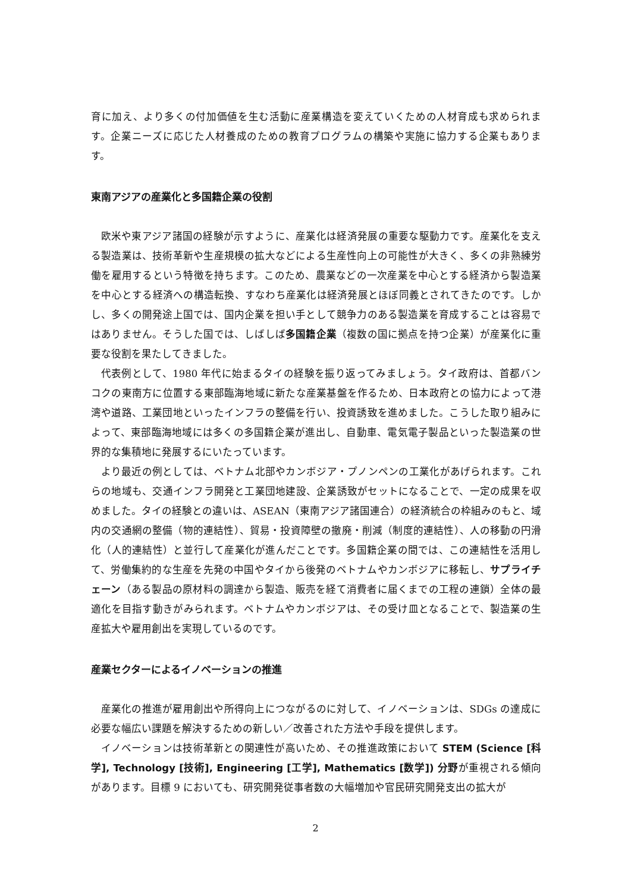育に加え、より多くの付加価値を生む活動に産業構造を変えていくための人材育成も求められます。企業ニーズに応じた人材養成のための教育プログラムの構築や実施に協力する企業もあります。
東南アジアの産業化と多国籍企業の役割
欧米や東アジア諸国の経験が示すように、産業化は経済発展の重要な駆動力です。産業化を支える製造業は、技術革新や生産規模の拡大などによる生産性向上の可能性が大きく、多くの非熟練労働を雇用するという特徴を持ちます。このため、農業などの一次産業を中心とする経済から製造業を中心とする経済への構造転換、すなわち産業化は経済発展とほぼ同義とされてきたのです。しかし、多くの開発途上国では、国内企業を担い手として競争力のある製造業を育成することは容易ではありません。そうした国では、しばしば多国籍企業（複数の国に拠点を持つ企業）が産業化に重要な役割を果たしてきました。
代表例として、1980 年代に始まるタイの経験を振り返ってみましょう。タイ政府は、首都バンコクの東南方に位置する東部臨海地域に新たな産業基盤を作るため、日本政府との協力によって港湾や道路、工業団地といったインフラの整備を行い、投資誘致を進めました。こうした取り組みによって、東部臨海地域には多くの多国籍企業が進出し、自動車、電気電子製品といった製造業の世界的な集積地に発展するにいたっています。
より最近の例としては、ベトナム北部やカンボジア・プノンペンの工業化があげられます。これらの地域も、交通インフラ開発と工業団地建設、企業誘致がセットになることで、一定の成果を収めました。タイの経験との違いは、ASEAN（東南アジア諸国連合）の経済統合の枠組みのもと、域内の交通網の整備（物的連結性）、貿易・投資障壁の撤廃・削減（制度的連結性）、人の移動の円滑化（人的連結性）と並行して産業化が進んだことです。多国籍企業の間では、この連結性を活用して、労働集約的な生産を先発の中国やタイから後発のベトナムやカンボジアに移転し、サプライチェーン（ある製品の原材料の調達から製造、販売を経て消費者に届くまでの工程の連鎖）全体の最適化を目指す動きがみられます。ベトナムやカンボジアは、その受け皿となることで、製造業の生産拡大や雇用創出を実現しているのです。
産業セクターによるイノベーションの推進
産業化の推進が雇用創出や所得向上につながるのに対して、イノベーションは、SDGs の達成に必要な幅広い課題を解決するための新しい／改善された方法や手段を提供します。
イノベーションは技術革新との関連性が高いため、その推進政策において STEM (Science [科学], Technology [技術], Engineering [工学], Mathematics [数学]) 分野が重視される傾向があります。目標 9 においても、研究開発従事者数の大幅増加や官民研究開発支出の拡大が
2